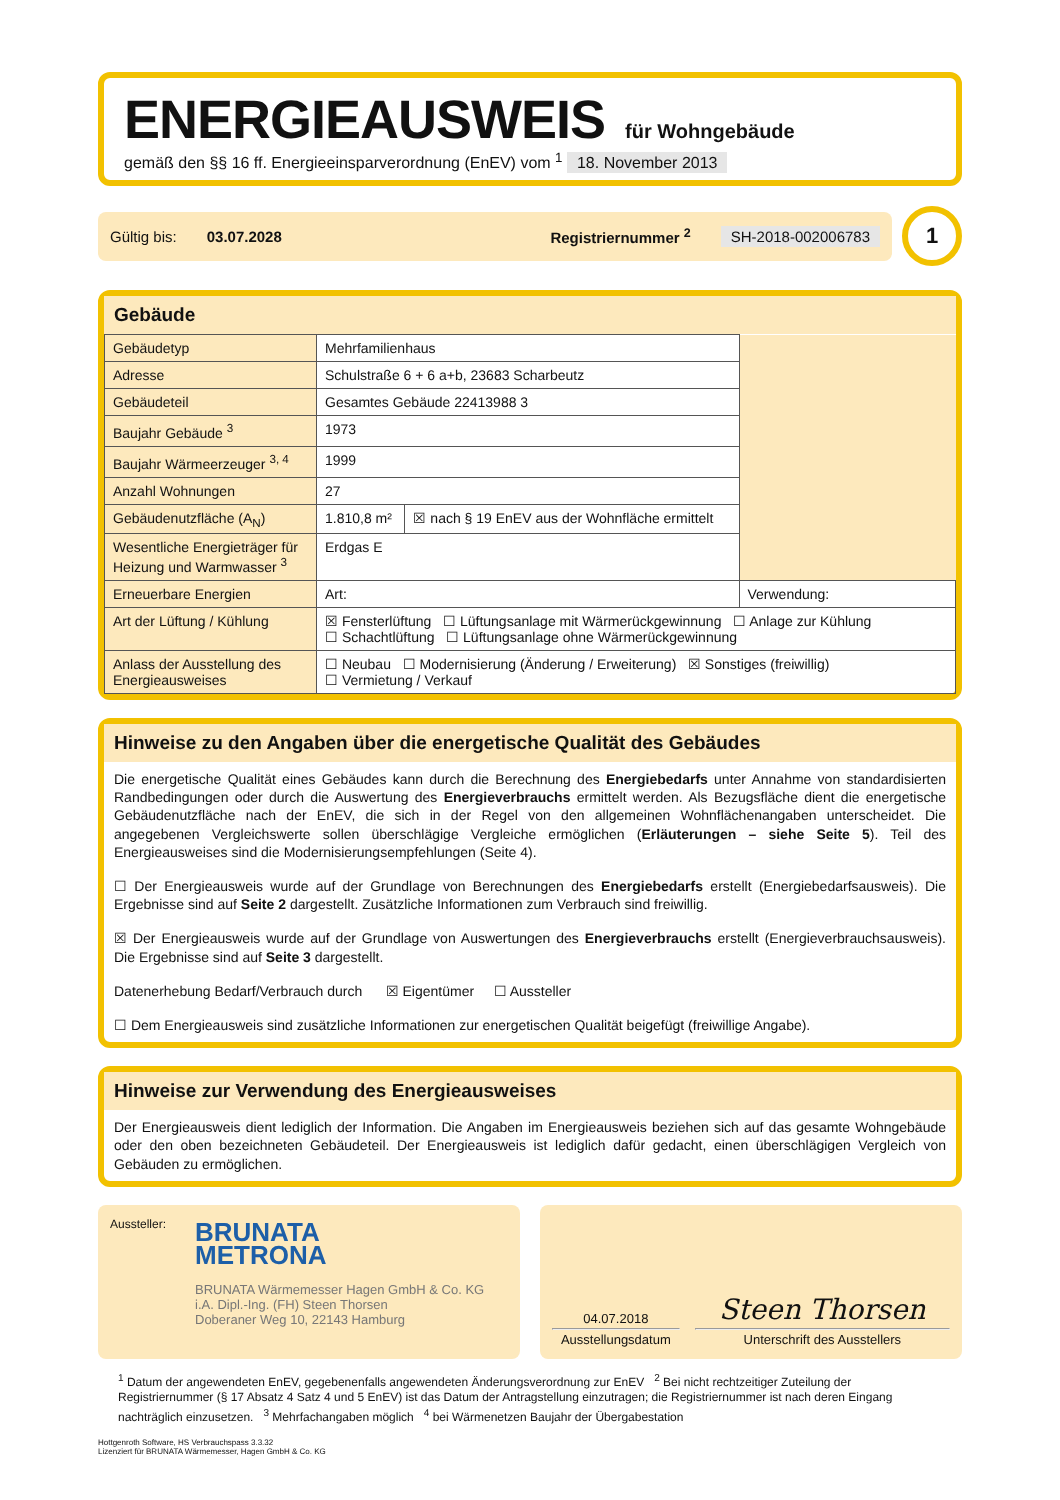ENERGIEAUSWEIS für Wohngebäude
gemäß den §§ 16 ff. Energieeinsparverordnung (EnEV) vom <sup>1</sup> 18. November 2013
Gültig bis: 03.07.2028 Registriernummer <sup>2</sup> SH-2018-002006783
1
Gebäude
| Gebäudetyp | Mehrfamilienhaus | | |
| Adresse | Schulstraße 6 + 6 a+b, 23683 Scharbeutz | | |
| Gebäudeteil | Gesamtes Gebäude 22413988 3 | | |
| Baujahr Gebäude <sup>3</sup> | 1973 | | |
| Baujahr Wärmeerzeuger <sup>3, 4</sup> | 1999 | | |
| Anzahl Wohnungen | 27 | | |
| Gebäudenutzfläche (A<sub>N</sub>) | 1.810,8 m² | ☒ nach § 19 EnEV aus der Wohnfläche ermittelt | |
| Wesentliche Energieträger für Heizung und Warmwasser <sup>3</sup> | Erdgas E | | |
| Erneuerbare Energien | Art: | | Verwendung: |
| Art der Lüftung / Kühlung | ☒ Fensterlüftung ☐ Lüftungsanlage mit Wärmerückgewinnung ☐ Anlage zur Kühlung ☐ Schachtlüftung ☐ Lüftungsanlage ohne Wärmerückgewinnung | | |
| Anlass der Ausstellung des Energieausweises | ☐ Neubau ☐ Modernisierung (Änderung / Erweiterung) ☒ Sonstiges (freiwillig) ☐ Vermietung / Verkauf | | |
Hinweise zu den Angaben über die energetische Qualität des Gebäudes
Die energetische Qualität eines Gebäudes kann durch die Berechnung des Energiebedarfs unter Annahme von standardisierten Randbedingungen oder durch die Auswertung des Energieverbrauchs ermittelt werden. Als Bezugsfläche dient die energetische Gebäudenutzfläche nach der EnEV, die sich in der Regel von den allgemeinen Wohnflächenangaben unterscheidet. Die angegebenen Vergleichswerte sollen überschlägige Vergleiche ermöglichen (Erläuterungen – siehe Seite 5). Teil des Energieausweises sind die Modernisierungsempfehlungen (Seite 4).
☐ Der Energieausweis wurde auf der Grundlage von Berechnungen des Energiebedarfs erstellt (Energiebedarfsausweis). Die Ergebnisse sind auf Seite 2 dargestellt. Zusätzliche Informationen zum Verbrauch sind freiwillig.
☒ Der Energieausweis wurde auf der Grundlage von Auswertungen des Energieverbrauchs erstellt (Energieverbrauchsausweis). Die Ergebnisse sind auf Seite 3 dargestellt.
Datenerhebung Bedarf/Verbrauch durch ☒ Eigentümer ☐ Aussteller
☐ Dem Energieausweis sind zusätzliche Informationen zur energetischen Qualität beigefügt (freiwillige Angabe).
Hinweise zur Verwendung des Energieausweises
Der Energieausweis dient lediglich der Information. Die Angaben im Energieausweis beziehen sich auf das gesamte Wohngebäude oder den oben bezeichneten Gebäudeteil. Der Energieausweis ist lediglich dafür gedacht, einen überschlägigen Vergleich von Gebäuden zu ermöglichen.
Aussteller:
BRUNATA
METRONA
BRUNATA Wärmemesser Hagen GmbH & Co. KG
i.A. Dipl.-Ing. (FH) Steen Thorsen
Doberaner Weg 10, 22143 Hamburg
04.07.2018
Ausstellungsdatum
Steen Thorsen
Unterschrift des Ausstellers
<sup>1</sup> Datum der angewendeten EnEV, gegebenenfalls angewendeten Änderungsverordnung zur EnEV <sup>2</sup> Bei nicht rechtzeitiger Zuteilung der Registriernummer (§ 17 Absatz 4 Satz 4 und 5 EnEV) ist das Datum der Antragstellung einzutragen; die Registriernummer ist nach deren Eingang nachträglich einzusetzen. <sup>3</sup> Mehrfachangaben möglich <sup>4</sup> bei Wärmenetzen Baujahr der Übergabestation
Hottgenroth Software, HS Verbrauchspass 3.3.32
Lizenziert für BRUNATA Wärmemesser, Hagen GmbH & Co. KG